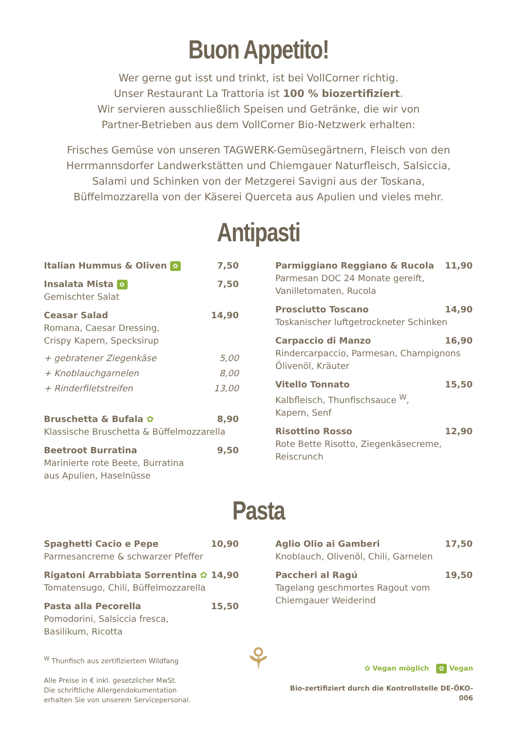Buon Appetito!
Wer gerne gut isst und trinkt, ist bei VollCorner richtig.
Unser Restaurant La Trattoria ist 100 % biozertifiziert.
Wir servieren ausschließlich Speisen und Getränke, die wir von
Partner-Betrieben aus dem VollCorner Bio-Netzwerk erhalten:
Frisches Gemüse von unseren TAGWERK-Gemüsegärtnern, Fleisch von den
Herrmannsdorfer Landwerkstätten und Chiemgauer Naturfleisch, Salsiccia,
Salami und Schinken von der Metzgerei Savigni aus der Toskana,
Büffelmozzarella von der Käserei Querceta aus Apulien und vieles mehr.
Antipasti
Italian Hummus & Oliven ✿ 7,50
Insalata Mista ✿ 7,50
Gemischter Salat
Ceasar Salad 14,90
Romana, Caesar Dressing,
Crispy Kapern, Specksirup
+ gebratener Ziegenkäse 5,00
+ Knoblauchgarnelen 8,00
+ Rinderfiletstreifen 13,00
Bruschetta & Bufala ✿ 8,90
Klassische Bruschetta & Büffelmozzarella
Beetroot Burratina 9,50
Marinierte rote Beete, Burratina
aus Apulien, Haselnüsse
Parmiggiano Reggiano & Rucola 11,90
Parmesan DOC 24 Monate gereift,
Vanilletomaten, Rucola
Prosciutto Toscano 14,90
Toskanischer luftgetrockneter Schinken
Carpaccio di Manzo 16,90
Rindercarpaccio, Parmesan, Champignons
Ölivenöl, Kräuter
Vitello Tonnato 15,50
Kalbfleisch, Thunfischsauce <sup>W</sup>,
Kapern, Senf
Risottino Rosso 12,90
Rote Bette Risotto, Ziegenkäsecreme,
Reiscrunch
Pasta
Spaghetti Cacio e Pepe 10,90
Parmesancreme & schwarzer Pfeffer
Rigatoni Arrabbiata Sorrentina ✿ 14,90
Tomatensugo, Chili, Büffelmozzarella
Pasta alla Pecorella 15,50
Pomodorini, Salsiccia fresca,
Basilikum, Ricotta
Aglio Olio ai Gamberi 17,50
Knoblauch, Olivenöl, Chili, Garnelen
Paccheri al Ragú 19,50
Tagelang geschmortes Ragout vom
Chiemgauer Weiderind
<sup>W</sup> Thunfisch aus zertifiziertem Wildfang
Alle Preise in € inkl. gesetzlicher MwSt.
Die schriftliche Allergendokumentation
erhalten Sie von unserem Servicepersonal.
⚘
✿ Vegan möglich ✿ Vegan
Bio-zertifiziert durch die Kontrollstelle DE-ÖKO-006